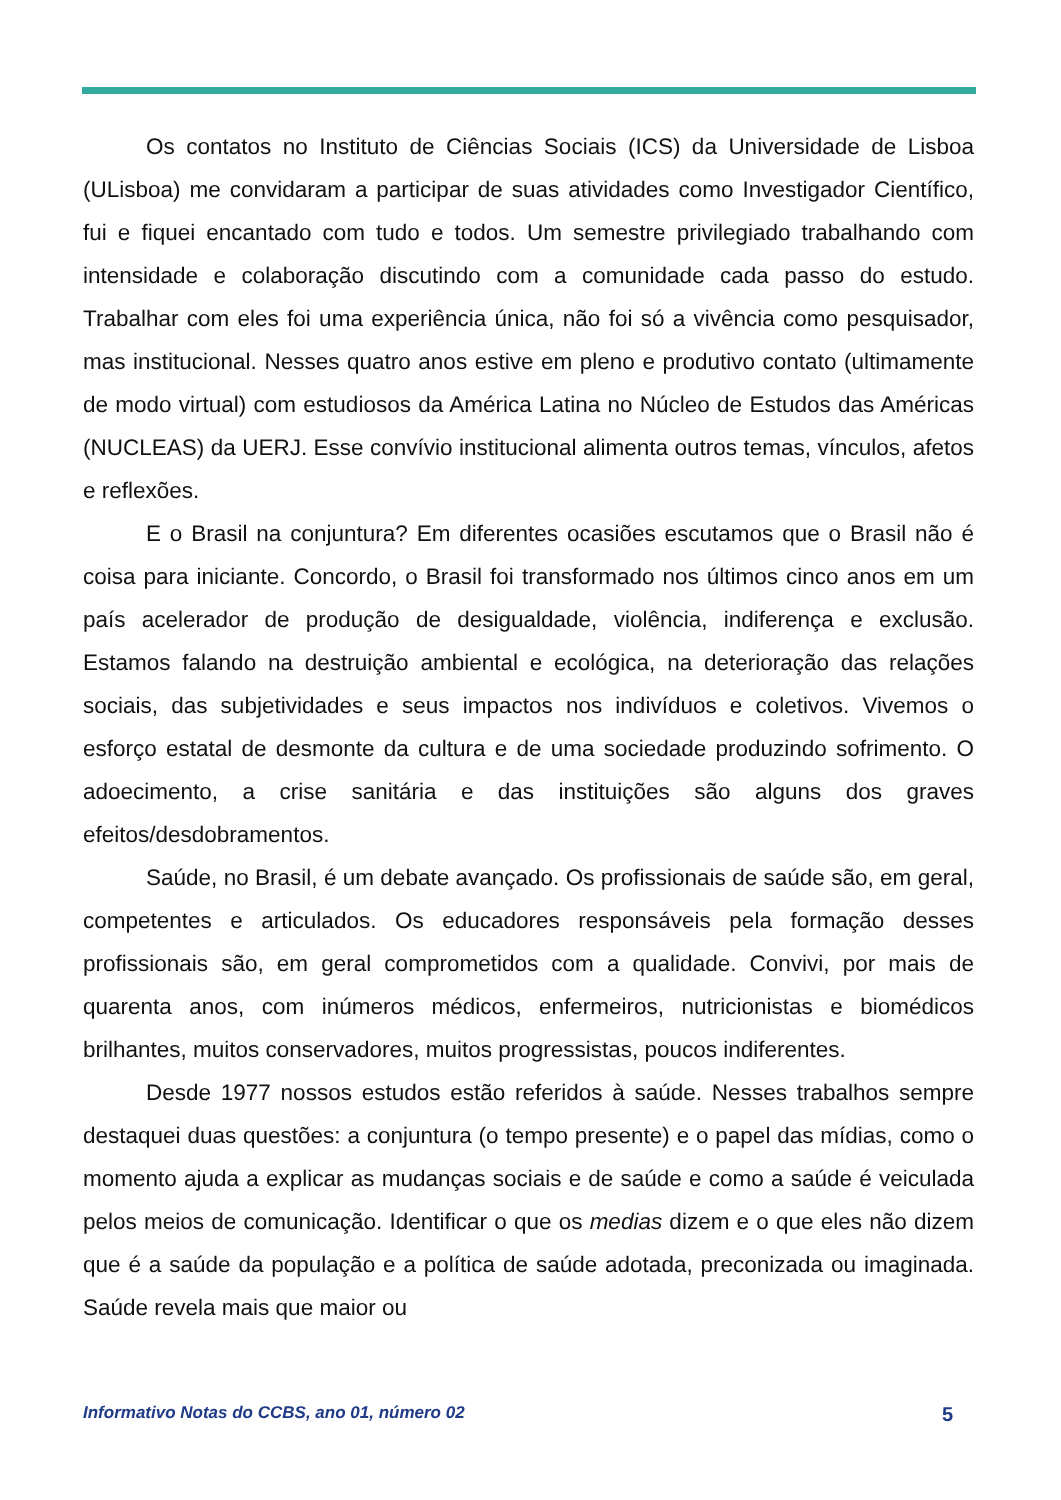Os contatos no Instituto de Ciências Sociais (ICS) da Universidade de Lisboa (ULisboa) me convidaram a participar de suas atividades como Investigador Científico, fui e fiquei encantado com tudo e todos. Um semestre privilegiado trabalhando com intensidade e colaboração discutindo com a comunidade cada passo do estudo. Trabalhar com eles foi uma experiência única, não foi só a vivência como pesquisador, mas institucional. Nesses quatro anos estive em pleno e produtivo contato (ultimamente de modo virtual) com estudiosos da América Latina no Núcleo de Estudos das Américas (NUCLEAS) da UERJ. Esse convívio institucional alimenta outros temas, vínculos, afetos e reflexões.
E o Brasil na conjuntura? Em diferentes ocasiões escutamos que o Brasil não é coisa para iniciante. Concordo, o Brasil foi transformado nos últimos cinco anos em um país acelerador de produção de desigualdade, violência, indiferença e exclusão. Estamos falando na destruição ambiental e ecológica, na deterioração das relações sociais, das subjetividades e seus impactos nos indivíduos e coletivos. Vivemos o esforço estatal de desmonte da cultura e de uma sociedade produzindo sofrimento. O adoecimento, a crise sanitária e das instituições são alguns dos graves efeitos/desdobramentos.
Saúde, no Brasil, é um debate avançado. Os profissionais de saúde são, em geral, competentes e articulados. Os educadores responsáveis pela formação desses profissionais são, em geral comprometidos com a qualidade. Convivi, por mais de quarenta anos, com inúmeros médicos, enfermeiros, nutricionistas e biomédicos brilhantes, muitos conservadores, muitos progressistas, poucos indiferentes.
Desde 1977 nossos estudos estão referidos à saúde. Nesses trabalhos sempre destaquei duas questões: a conjuntura (o tempo presente) e o papel das mídias, como o momento ajuda a explicar as mudanças sociais e de saúde e como a saúde é veiculada pelos meios de comunicação. Identificar o que os medias dizem e o que eles não dizem que é a saúde da população e a política de saúde adotada, preconizada ou imaginada. Saúde revela mais que maior ou
Informativo Notas do CCBS, ano 01, número 02 5